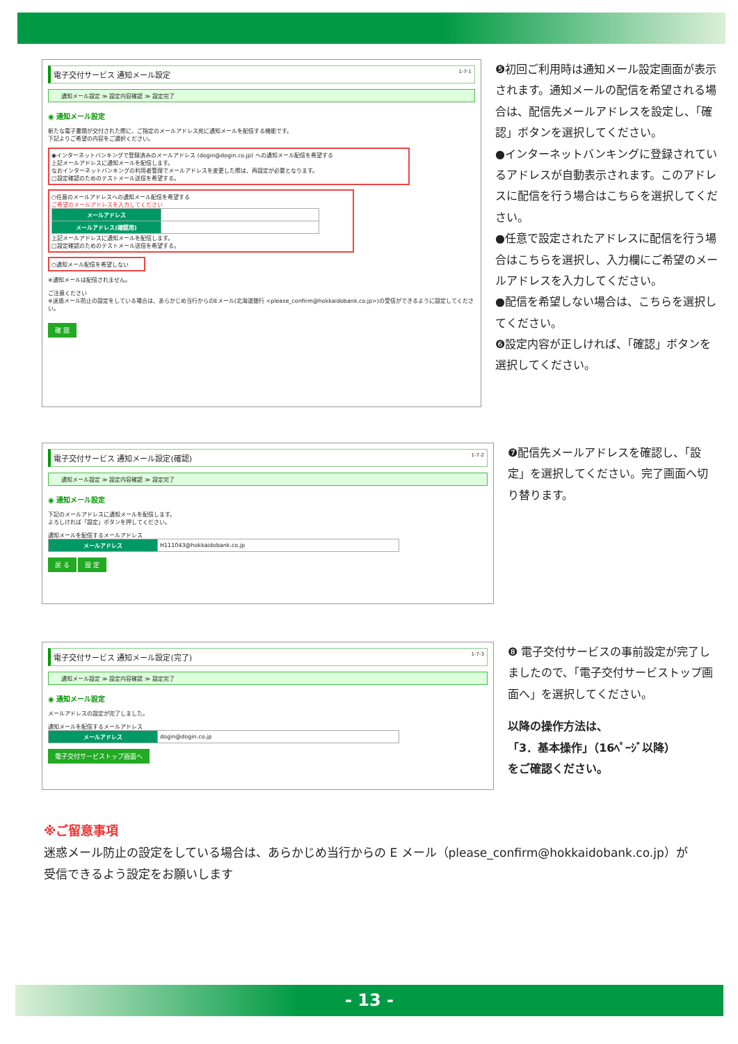電子交付サービス 通知メール設定 1-7-1
通知メール設定 ≫ 設定内容確認 ≫ 設定完了
◉ 通知メール設定
新たな電子書類が交付された際に、ご指定のメールアドレス宛に通知メールを配信する機能です。
下記よりご希望の内容をご選択ください。
◉インターネットバンキングで登録済みのメールアドレス (dogin@dogin.co.jp) への通知メール配信を希望する
上記メールアドレスに通知メールを配信します。
なおインターネットバンキングの利用者管理でメールアドレスを変更した際は、再設定が必要となります。
□設定確認のためのテストメール送信を希望する。
○任意のメールアドレスへの通知メール配信を希望する
ご希望のメールアドレスを入力してください
| メールアドレス | |
| メールアドレス(確認用) | |
上記メールアドレスに通知メールを配信します。
□設定確認のためのテストメール送信を希望する。
○通知メール配信を希望しない
※通知メールは配信されません。
ご注意ください
※迷惑メール防止の設定をしている場合は、あらかじめ当行からのEメール(北海道銀行 <please_confirm@hokkaidobank.co.jp>)の受信ができるように設定してください。
確 認
❺初回ご利用時は通知メール設定画面が表示されます。通知メールの配信を希望される場合は、配信先メールアドレスを設定し、「確認」ボタンを選択してください。
●インターネットバンキングに登録されているアドレスが自動表示されます。このアドレスに配信を行う場合はこちらを選択してください。
●任意で設定されたアドレスに配信を行う場合はこちらを選択し、入力欄にご希望のメールアドレスを入力してください。
●配信を希望しない場合は、こちらを選択してください。
❻設定内容が正しければ、「確認」ボタンを選択してください。
電子交付サービス 通知メール設定(確認) 1-7-2
通知メール設定 ≫ 設定内容確認 ≫ 設定完了
◉ 通知メール設定
下記のメールアドレスに通知メールを配信します。
よろしければ「設定」ボタンを押してください。
通知メールを配信するメールアドレス
| メールアドレス | H111043@hokkaidobank.co.jp |
戻 る 設 定
❼配信先メールアドレスを確認し、「設定」を選択してください。完了画面へ切り替ります。
電子交付サービス 通知メール設定(完了) 1-7-3
通知メール設定 ≫ 設定内容確認 ≫ 設定完了
◉ 通知メール設定
メールアドレスの設定が完了しました。
通知メールを配信するメールアドレス
| メールアドレス | dogin@dogin.co.jp |
電子交付サービストップ画面へ
❽ 電子交付サービスの事前設定が完了しましたので、「電子交付サービストップ画面へ」を選択してください。
以降の操作方法は、
「3．基本操作」（16ﾍﾟｰｼﾞ以降）
をご確認ください。
※ご留意事項
迷惑メール防止の設定をしている場合は、あらかじめ当行からの E メール（please_confirm@hokkaidobank.co.jp）が受信できるよう設定をお願いします
- 13 -